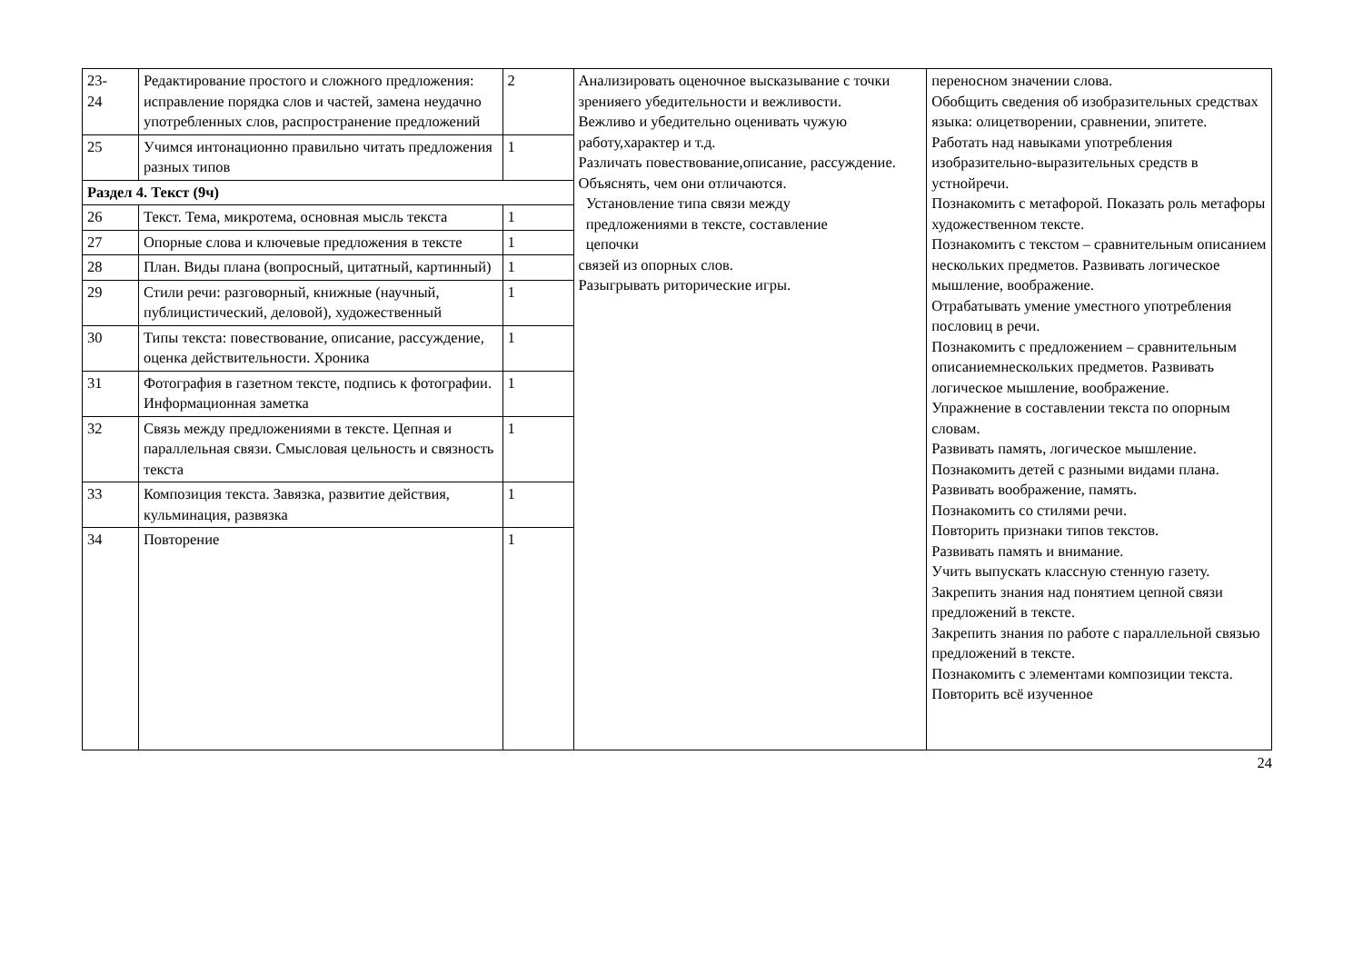| 23- 24 | Редактирование простого и сложного предложения: исправление порядка слов и частей, замена неудачно употребленных слов, распространение предложений | 2 | Анализировать оценочное высказывание с точки зренияего убедительности и вежливости. Вежливо и убедительно оценивать чужую работу,характер и т.д. Различать повествование,описание, рассуждение. Объяснять, чем они отличаются. Установление типа связи между предложениями в тексте, составление цепочки связей из опорных слов. Разыгрывать риторические игры. | переносном значении слова. Обобщить сведения об изобразительных средствах языка: олицетворении, сравнении, эпитете. Работать над навыками употребления изобразительно-выразительных средств в устнойречи. Познакомить с метафорой. Показать роль метафоры художественном тексте. Познакомить с текстом – сравнительным описанием нескольких предметов. Развивать логическое мышление, воображение. Отрабатывать умение уместного употребления пословиц в речи. Познакомить с предложением – сравнительным описаниемнескольких предметов. Развивать логическое мышление, воображение. Упражнение в составлении текста по опорным словам. Развивать память, логическое мышление. Познакомить детей с разными видами плана. Развивать воображение, память. Познакомить со стилями речи. Повторить признаки типов текстов. Развивать память и внимание. Учить выпускать классную стенную газету. Закрепить знания над понятием цепной связи предложений в тексте. Закрепить знания по работе с параллельной связью предложений в тексте. Познакомить с элементами композиции текста. Повторить всё изученное |
| 25 | Учимся интонационно правильно читать предложения разных типов | 1 | | |
| Раздел 4. Текст (9ч) | | | | |
| 26 | Текст. Тема, микротема, основная мысль текста | 1 | | |
| 27 | Опорные слова и ключевые предложения в тексте | 1 | | |
| 28 | План. Виды плана (вопросный, цитатный, картинный) | 1 | | |
| 29 | Стили речи: разговорный, книжные (научный, публицистический, деловой), художественный | 1 | | |
| 30 | Типы текста: повествование, описание, рассуждение, оценка действительности. Хроника | 1 | | |
| 31 | Фотография в газетном тексте, подпись к фотографии. Информационная заметка | 1 | | |
| 32 | Связь между предложениями в тексте. Цепная и параллельная связи. Смысловая цельность и связность текста | 1 | | |
| 33 | Композиция текста. Завязка, развитие действия, кульминация, развязка | 1 | | |
| 34 | Повторение | 1 | | |
24